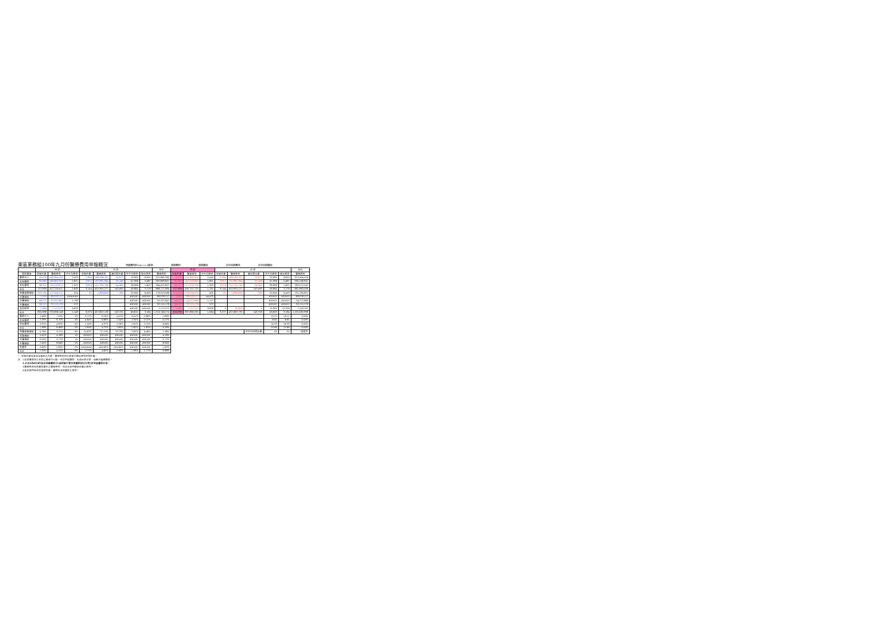東區業務組100年九月份醫療費用申報概況 醫療費用料100.11.9製表 當期費用 當期藥局 去年同期費用 去年同期藥局
| | 門 診 | | | 住 診 | | | | | 合計 | 門 診 | | | 住 診 | | | | | 合計 |
| --- | --- | --- | --- | --- | --- | --- | --- | --- | --- | --- | --- | --- | --- | --- | --- | --- | --- | --- |
| 院所層級 | 申報件數 | 醫療費用 | 件平均費用 | 申報件數 | 醫療費用 | 總住院天數 | 件平均費用 | 每日費用 | 醫療費用 | 申報件數 | 醫療費用 | 件平均費用 | 申報件數 | 醫療費用 | 總住院天數 | 件平均費用 | 每日費用 | 醫療費用 |
| 醫學中心 | 59,576 | 149,094,193 | 2,503 | 2,349 | 166,768,187 | 23,977 | 70,995 | 6,955 | 315,862,380 | 59,576 | 145,635,829 | 2,445 | 2,349 | 166,768,187 | 23,977 | 70,995 | 6,955 | 312,404,016 |
| 區域醫院 | 82,062 | 149,902,313 | 1,827 | 2,917 | 137,991,344 | 25,149 | 47,306 | 5,487 | 287,893,657 | 82,062 | 147,755,607 | 1,801 | 2,917 | 137,991,344 | 25,149 | 47,306 | 5,487 | 285,746,951 |
| 地區醫院 | 86,201 | 113,219,911 | 1,313 | 3,878 | 151,195,746 | 94,364 | 38,988 | 1,602 | 264,415,657 | 86,201 | 112,316,296 | 1,303 | 3,878 | 151,195,746 | 94,364 | 38,988 | 1,602 | 263,512,042 |
| 合計 | 227,839 | 412,216,417 | 1,809 | 9,144 | 455,955,277 | 143,490 | 49,864 | 3,178 | 868,171,694 | 227,839 | 405,707,732 | 1,781 | 9,144 | 455,955,277 | 143,490 | 49,864 | 3,178 | 861,663,009 |
| 西醫基層總額 | 319,794 | 177,316,217 | 554 | 81 | 1,696,849 | 265 | 20,949 | 6,403 | 179,013,066 | 319,794 | 129,594,002 | 405 | 81 | 1,696,849 | 265 | 20,949 | 6,403 | 131,290,851 |
| 牙醫總額 | 1,555 | 69,078,117 | ###### | - | - | - | #DIV/0! | #DIV/0! | 69,078,117 | 1,555 | 69,078,117 | 44,423 | - | - | - | #DIV/0! | #DIV/0! | 69,078,117 |
| 牙醫總額 | 48,571 | 55,257,647 | 1,138 | - | - | - | #DIV/0! | #DIV/0! | 55,257,647 | 48,571 | 54,272,660 | 1,117 | - | - | - | #DIV/0! | #DIV/0! | 54,272,660 |
| 中醫總額 | 56,117 | 32,115,178 | 572 | - | - | - | #DIV/0! | #DIV/0! | 32,115,178 | 56,117 | 32,115,178 | 572 | - | - | - | #DIV/0! | #DIV/0! | 32,115,178 |
| 其他部門 | 1,960 | 7,112,572 | 3,629 | - | - | - | #DIV/0! | #DIV/0! | 7,112,572 | 1,960 | 7,112,572 | 3,629 | 2 | 30,609 | 2 | 15,305 | 10,203 | 7,143,181 |
| 合計 | 655,836 | 753,096,148 | 1,148 | 9,225 | 457,652,126 | 143,755 | 49,610 | 3,184 | 1,210,748,274 | 655,836 | 697,880,261 | 1,064 | 9,227 | 457,682,735 | 143,758 | 49,603 | 3,184 | 1,155,562,996 |
| 醫學中心 | 2.48% | 7.55% | 5% | -3.17% | -3.18% | -0.52% | -0.01% | -2.68% | 1.60% | | | | | | | 10.21 | 10.21 | 0.00% |
| 區域醫院 | 2.29% | 6.70% | 4% | -4.64% | -6.88% | -7.54% | -2.35% | 0.72% | -0.27% | | | | | | | 8.62 | 8.62 | 0.00% |
| 地區醫院 | 0.31% | 4.82% | 4% | -1.50% | -4.37% | -2.26% | -2.91% | -2.15% | -0.64% | | | | | | | 24.33 | 24.33 | 0.00% |
| 合計 | 1.58% | 6.48% | 5% | -2.95% | -4.72% | -2.95% | -1.82% | -1.82% | 0.29% | | | | | | | 15.69 | 15.69 | 0.00% |
| 西醫基層總額 | -4.76% | 3.21% | 6% | 24.62% | 21.10% | 13.73% | -2.82% | 6.48% | 1.36% | | | | | | 件平均住院日數 | 93 | 92 | 成長率 |
| 洗腎總額 | 5.42% | 4.16% | -1% | #DIV/0! | #DIV/0! | #DIV/0! | #DIV/0! | #DIV/0! | 4.16% | | | | | | | | | |
| 牙醫總額 | -0.50% | 0.77% | 1% | #DIV/0! | #DIV/0! | #DIV/0! | #DIV/0! | #DIV/0! | 0.77% | | | | | | | | | |
| 中醫總額 | 7.42% | 6.84% | -1% | #DIV/0! | #DIV/0! | #DIV/0! | #DIV/0! | #DIV/0! | 6.84% | | | | | | | | | |
| 助產所 | 3.98% | 1.85% | -2% | ###### | -100.00% | -100.00% | #DIV/0! | #DIV/0! | 1.62% | | | | | | | | | |
| 合計 | -1.30% | 4.52% | 6% | -2.77% | -4.65% | -2.93% | -1.93% | -1.77% | 0.86% | | | | | | | | | |
*：申報件數係未包含藥局之件數，醫療費用則已將處方釋出費用併回計算。
註：1.區域醫院係以目前之層級作比較，包含門諾醫院、馬偕台東分院、國軍花蓮總醫院。
2.本表自98年8月起非部屬醫院(行政院衛生署台東醫院成功分院)併地區醫院計算。
3.醫療費用係為實際產生之醫療費用，而非各部門總額預算之費用。
4.其他部門係包含居家照護、精神科及助產所之費用。